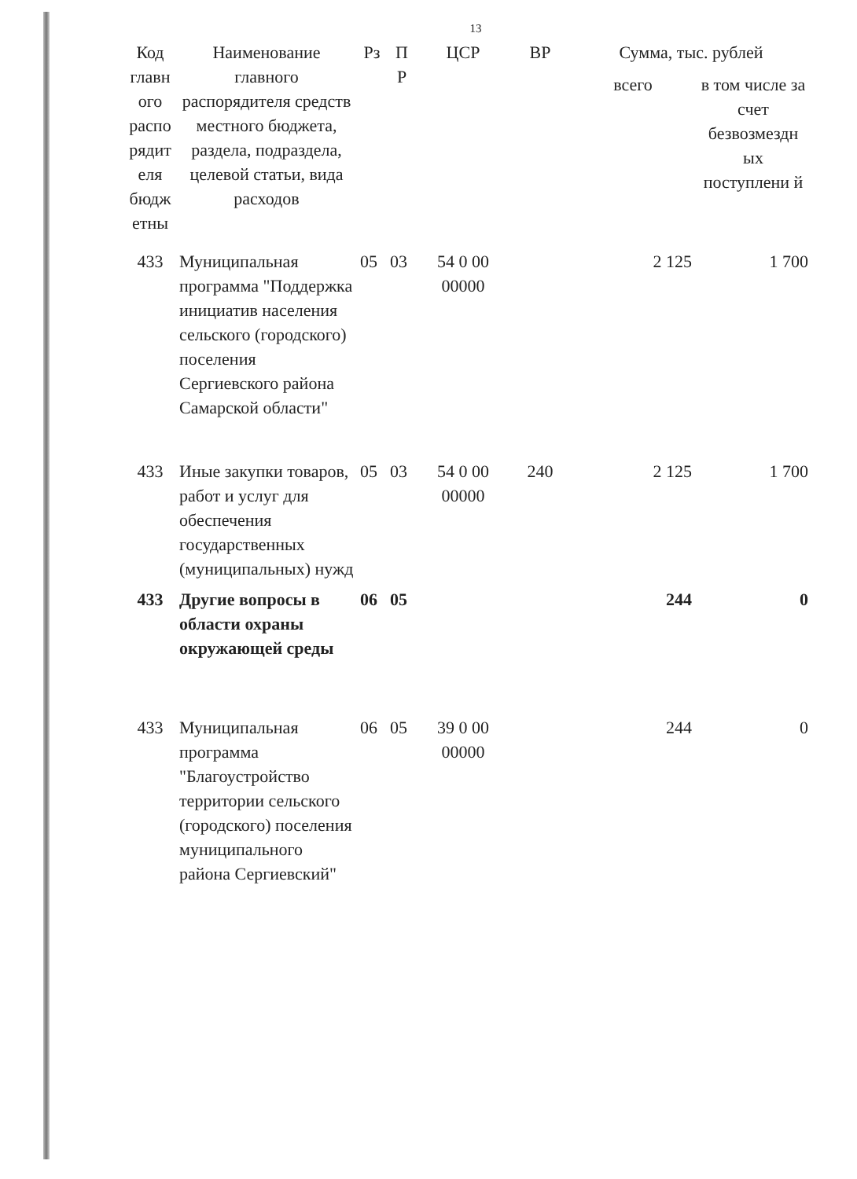13
| Код главн ого распо рядит еля бюдж етны | Наименование главного распорядителя средств местного бюджета, раздела, подраздела, целевой статьи, вида расходов | Рз | П Р | ЦСР | ВР | Сумма, тыс. рублей | |
| --- | --- | --- | --- | --- | --- | --- | --- |
| | | | | | | всего | в том числе за счет безвозмездн ых поступлени й |
| 433 | Муниципальная программа "Поддержка инициатив населения сельского (городского) поселения Сергиевского района Самарской области" | 05 | 03 | 54 0 00 00000 | | 2 125 | 1 700 |
| 433 | Иные закупки товаров, работ и услуг для обеспечения государственных (муниципальных) нужд | 05 | 03 | 54 0 00 00000 | 240 | 2 125 | 1 700 |
| 433 | Другие вопросы в области охраны окружающей среды | 06 | 05 | | | 244 | 0 |
| 433 | Муниципальная программа "Благоустройство территории сельского (городского) поселения муниципального района Сергиевский" | 06 | 05 | 39 0 00 00000 | | 244 | 0 |